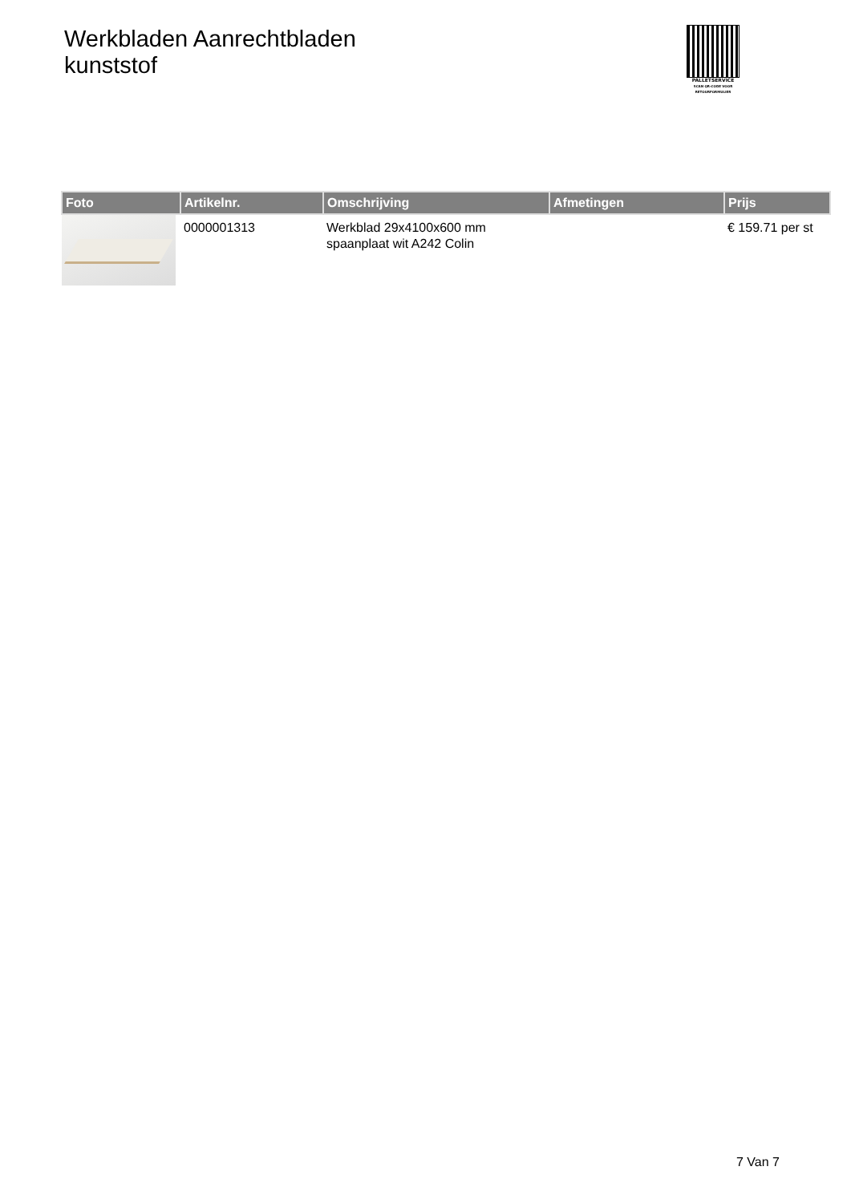Werkbladen Aanrechtbladen
kunststof
PALLETSERVICE
SCAN QR-CODE VOOR RETOURFORMULIER
| Foto | Artikelnr. | Omschrijving | Afmetingen | Prijs |
| --- | --- | --- | --- | --- |
| | 0000001313 | Werkblad 29x4100x600 mm spaanplaat wit A242 Colin | | € 159.71 per st |
7 Van 7